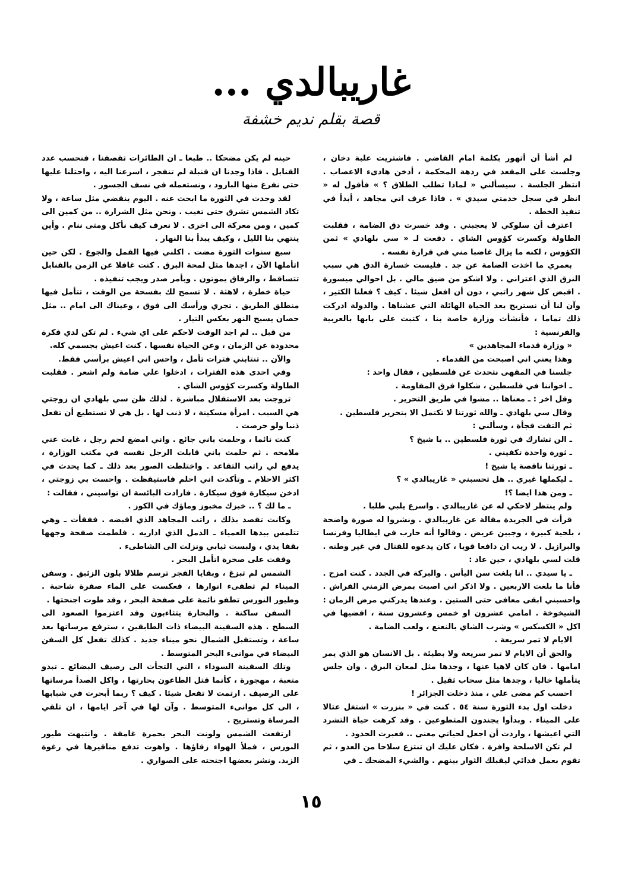غاريبالدي ...
قصة بقلم نديم خشفة
لم أشأ أن أتهور بكلمة امام القاضي . فاشتريت علبة دخان ، وجلست على المقعد في ردهة المحكمة ، أدخن هادىء الاعصاب . انتظر الجلسة . سيسألني « لماذا تطلب الطلاق ؟ » فأقول له « انظر في سجل خدمتي سيدي » . فاذا عرف اني مجاهد ، أبدأ في تنفيذ الخطة .
اعترف أن سلوكي لا يعجبني . وقد خسرت دق الضامة ، فقلبت الطاولة وكسرت كؤوس الشاي . دفعت لـ « سي بلهادي » ثمن الكؤوس ، لكنه ما يزال غاضبا مني في قرارة نفسه .
بعمري ما اخذت الضامة عن جد . فليست خسارة الدق هي سبب النزق الذي اعتراني . ولا اشكو من ضيق مالي . بل احوالي ميسورة . اقبض كل شهر راتبي ، دون أن افعل شيئا . كيف ؟ فعلنا الكثير ، وآن لنا أن نستريح بعد الحياة الهائلة التي عشناها . والدولة ادركت ذلك تماما ، فأنشأت وزارة خاصة بنا ، كتبت على بابها بالعربية والفرنسية :
« وزارة قدماء المجاهدين »
وهذا يعني اني اصبحت من القدماء .
جلسنا في المقهى نتحدث عن فلسطين ، فقال واحد :
ـ اخواننا في فلسطين ، شكلوا فرق المقاومة .
وقل اخر : ـ معناها .. مشوا في طريق التحرير .
وقال سي بلهادي ـ والله ثورتنا لا تكتمل الا بتحرير فلسطين .
ثم التفت فجأة ، وسألني :
ـ الن تشارك في ثورة فلسطين .. يا شيخ ؟
ـ ثورة واحدة تكفيني .
ـ ثورتنا ناقصة يا شيخ !
ـ ليكملها غيري .. هل تحسبني « غاريبالدي » ؟
ـ ومن هذا ايضا ؟!
ولم ينتظر لاحكي له عن غاريبالدي . واسرع يلبي طلبا .
قرأت في الجريدة مقالة عن غاريبالدي . ونشروا له صورة واضحة ، بلحية كبيرة ، وجبين عريض . وقالوا أنه حارب في ايطاليا وفرنسا والبرازيل . لا ريب ان دافعا قويا ، كان يدعوه للقتال في غير وطنه . قلت لسي بلهادي ، حين عاد :
ـ يا سيدي .. انا بلغت سن اليأس . والبركة في الجدد . كنت امزح . فأنا ما بلغت الاربعين . ولا اذكر اني اصبت بمرض الزمني الفراش . واحسبني ابقى معافى حتى الستين . وعندها يدركني مرض الزمان : الشيخوخة . امامي عشرون او خمس وعشرون سنة ، اقضيها في اكل « الكسكس » وشرب الشاي بالنعنع ، ولعب الضامة .
الايام لا تمر سريعة .
والحق أن الايام لا تمر سريعة ولا بطيئة . بل الانسان هو الذي يمر امامها . فان كان لاهيا عنها ، وجدها مثل لمعان البرق . وان جلس يتأملها خاليا ، وجدها مثل سحاب ثقيل .
احسب كم مضى علي ، منذ دخلت الجزائر !
دخلت اول بدء الثورة سنة ٥٤ . كنت في « بنزرت » اشتغل عتالا على الميناء . وبدأوا يجندون المتطوعين . وقد كرهت حياة التشرد التي اعيشها ، واردت أن اجعل لحياتي معنى .. فعبرت الحدود .
لم تكن الاسلحة وافرة . فكان عليك ان تنتزع سلاحا من العدو ، ثم تقوم بعمل فدائي ليقبلك الثوار بينهم . والشيء المضحك ـ في
حينه لم يكن مضحكا .. طبعا ـ ان الطائرات تقصفنا ، فنحسب عدد القنابل . فاذا وجدنا ان قنبلة لم تنفجر ، اسرعنا اليه ، واحتلنا عليها حتى نفرغ منها البارود ، ونستعمله في نسف الجسور .
لقد وجدت في الثورة ما ابحث عنه . اليوم ينقضي مثل ساعة ، ولا تكاد الشمس تشرق حتى تغيب . ونحن مثل الشرارة .. من كمين الى كمين ، ومن معركة الى اخرى . لا نعرف كيف نأكل ومتى ننام . وأين ينتهي بنا الليل ، وكيف يبدأ بنا النهار .
سبع سنوات الثورة مضت . اكلني فيها القمل والجوع . لكن حين اتأملها الآن ، اجدها مثل لمحة البرق . كنت غافلا عن الزمن بالقنابل تتساقط ، والرفاق يموتون . وبأمر صدر ويجب تنفيذه .
حياة خطرة ، لاهثة . لا تسمح لك بفسحة من الوقت ، تتأمل فيها منطلق الطريق . تجري ورأسك الى فوق ، وعيناك الى امام .. مثل حصان يسبح النهر بعكس التيار .
من قبل .. لم اجد الوقت لاحكم على اي شيء . لم تكن لدي فكرة محدودة عن الزمان ، وعن الحياة نفسها . كنت اعيش بجسمي كله.
والآن .. تنتابني فترات تأمل ، واحس اني اعيش برأسي فقط.
وفي احدى هذه الفترات ، ادخلوا علي ضامة ولم اشعر . فقلبت الطاولة وكسرت كؤوس الشاي .
تزوجت بعد الاستقلال مباشرة . لذلك ظن سي بلهادي ان زوجتي هي السبب . امرأة مسكينة ، لا ذنب لها . بل هي لا تستطيع أن تفعل ذنبا ولو حرصت .
كنت نائما ، وحلمت باني جائع . واني امضغ لحم رجل ، غابت عني ملامحه . ثم حلمت باني قابلت الرجل نفسه في مكتب الوزارة ، يدفع لي راتب التقاعد . واختلطت الصور بعد ذلك ـ كما يحدث في اكثر الاحلام ـ وتأكدت اني احلم فاستيقظت . واحست بي زوجتي ، ادخن سيكارة فوق سيكارة . فارادت البائسة ان تواسيني ، فقالت :
ـ ما لك ؟ .. خبزك مخبوز وماؤك في الكوز .
وكانت تقصد بذلك ، راتب المجاهد الذي اقبضه . ففقأت ـ وهي تتلمس بيدها العمياء ـ الدمل الذي اداريه . فلطمت صفحة وجهها بقفا يدي ، ولبست ثيابي ونزلت الى الشاطىء .
وقفت على صخرة اتأمل البحر .
الشمس لم تبزغ ، وبقايا الفجر ترسم ظلالا بلون الزئبق . وسفن الميناء لم تطفىء انوارها ، فعكست على الماء صفرة شاحبة . وطيور النورس تطفو نائمة على صفحة البحر ، وقد طوت اجنحتها .
السفن ساكنة . والبحارة يتثاءبون وقد اعتزموا الصعود الى السطح . هذه السفينة البيضاء ذات الطابقين ، سترفع مرساتها بعد ساعة ، وتستقبل الشمال نحو ميناء جديد . كذلك تفعل كل السفن البيضاء في موانىء البحر المتوسط .
وتلك السفينة السوداء ، التي التجأت الى رصيف البضائع ـ تبدو متعبة ، مهجورة ، كأنما قتل الطاعون بحارتها ، واكل الصدأ مرساتها على الرصيف . ارتمت لا تفعل شيئا . كيف ؟ ربما أبحرت في شبابها ، الى كل موانىء المتوسط . وآن لها في آخر ايامها ، ان تلقي المرساة وتستريح .
ارتفعت الشمس ولونت البحر بحمرة غامقة . وانتبهت طيور النورس ، فملأ الهواء زقاؤها . واهوت تدفع مناقيرها في رغوة الزبد. ونشر بعضها اجنحته على الصواري .
١٥